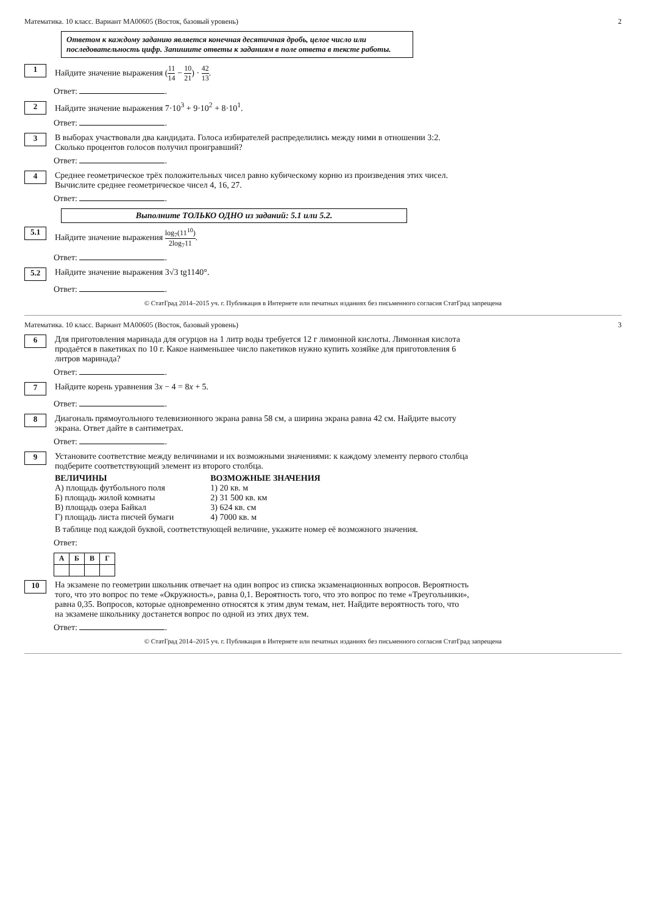Математика. 10 класс. Вариант МА00605 (Восток, базовый уровень) 2
Ответом к каждому заданию является конечная десятичная дробь, целое число или последовательность цифр. Запишите ответы к заданиям в поле ответа в тексте работы.
1
Найдите значение выражения (11 14 − 10 21) · 42 13.
Ответ: .
2
Найдите значение выражения 7·10<sup>3</sup> + 9·10<sup>2</sup> + 8·10<sup>1</sup>.
Ответ: .
3
В выборах участвовали два кандидата. Голоса избирателей распределились между ними в отношении 3:2. Сколько процентов голосов получил проигравший?
Ответ: .
4
Среднее геометрическое трёх положительных чисел равно кубическому корню из произведения этих чисел. Вычислите среднее геометрическое чисел 4, 16, 27.
Ответ: .
Выполните ТОЛЬКО ОДНО из заданий: 5.1 или 5.2.
5.1
Найдите значение выражения log<sub>7</sub>(11<sup>10</sup>) 2log<sub>7</sub>11.
Ответ: .
5.2
Найдите значение выражения 3√3 tg1140°.
Ответ: .
© СтатГрад 2014–2015 уч. г. Публикация в Интернете или печатных изданиях без письменного согласия СтатГрад запрещена
Математика. 10 класс. Вариант МА00605 (Восток, базовый уровень) 3
6
Для приготовления маринада для огурцов на 1 литр воды требуется 12 г лимонной кислоты. Лимонная кислота продаётся в пакетиках по 10 г. Какое наименьшее число пакетиков нужно купить хозяйке для приготовления 6 литров маринада?
Ответ: .
7
Найдите корень уравнения 3x − 4 = 8x + 5.
Ответ: .
8
Диагональ прямоугольного телевизионного экрана равна 58 см, а ширина экрана равна 42 см. Найдите высоту экрана. Ответ дайте в сантиметрах.
Ответ: .
9
Установите соответствие между величинами и их возможными значениями: к каждому элементу первого столбца подберите соответствующий элемент из второго столбца.
ВЕЛИЧИНЫ
А) площадь футбольного поля
Б) площадь жилой комнаты
В) площадь озера Байкал
Г) площадь листа писчей бумаги
ВОЗМОЖНЫЕ ЗНАЧЕНИЯ
1) 20 кв. м
2) 31 500 кв. км
3) 624 кв. см
4) 7000 кв. м
В таблице под каждой буквой, соответствующей величине, укажите номер её возможного значения.
Ответ:
| А | Б | В | Г |
| --- | --- | --- | --- |
10
На экзамене по геометрии школьник отвечает на один вопрос из списка экзаменационных вопросов. Вероятность того, что это вопрос по теме «Окружность», равна 0,1. Вероятность того, что это вопрос по теме «Треугольники», равна 0,35. Вопросов, которые одновременно относятся к этим двум темам, нет. Найдите вероятность того, что на экзамене школьнику достанется вопрос по одной из этих двух тем.
Ответ: .
© СтатГрад 2014–2015 уч. г. Публикация в Интернете или печатных изданиях без письменного согласия СтатГрад запрещена